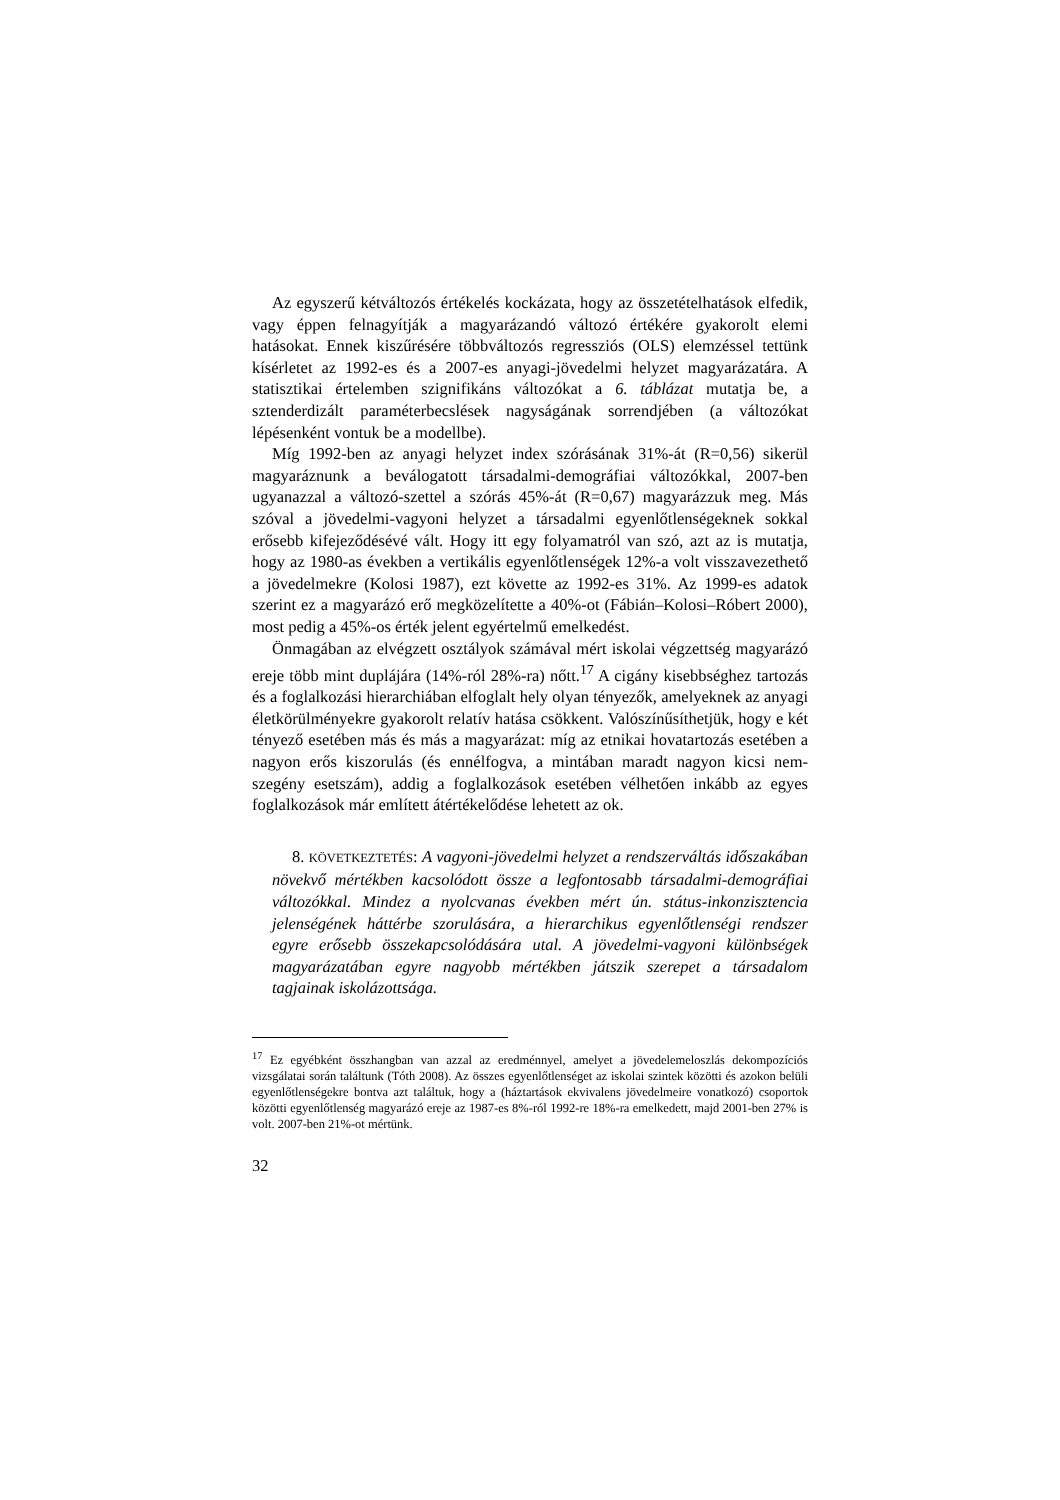Az egyszerű kétváltozós értékelés kockázata, hogy az összetételhatások elfedik, vagy éppen felnagyítják a magyarázandó változó értékére gyakorolt elemi hatásokat. Ennek kiszűrésére többváltozós regressziós (OLS) elemzéssel tettünk kísérletet az 1992-es és a 2007-es anyagi-jövedelmi helyzet magyarázatára. A statisztikai értelemben szignifikáns változókat a 6. táblázat mutatja be, a sztenderdizált paraméterbecslések nagyságának sorrendjében (a változókat lépésenként vontuk be a modellbe).
Míg 1992-ben az anyagi helyzet index szórásának 31%-át (R=0,56) sikerül magyaráznunk a beválogatott társadalmi-demográfiai változókkal, 2007-ben ugyanazzal a változó-szettel a szórás 45%-át (R=0,67) magyarázzuk meg. Más szóval a jövedelmi-vagyoni helyzet a társadalmi egyenlőtlenségeknek sokkal erősebb kifejeződésévé vált. Hogy itt egy folyamatról van szó, azt az is mutatja, hogy az 1980-as években a vertikális egyenlőtlenségek 12%-a volt visszavezethető a jövedelmekre (Kolosi 1987), ezt követte az 1992-es 31%. Az 1999-es adatok szerint ez a magyarázó erő megközelítette a 40%-ot (Fábián–Kolosi–Róbert 2000), most pedig a 45%-os érték jelent egyértelmű emelkedést.
Önmagában az elvégzett osztályok számával mért iskolai végzettség magyarázó ereje több mint duplájára (14%-ról 28%-ra) nőtt.<sup>17</sup> A cigány kisebbséghez tartozás és a foglalkozási hierarchiában elfoglalt hely olyan tényezők, amelyeknek az anyagi életkörülményekre gyakorolt relatív hatása csökkent. Valószínűsíthetjük, hogy e két tényező esetében más és más a magyarázat: míg az etnikai hovatartozás esetében a nagyon erős kiszorulás (és ennélfogva, a mintában maradt nagyon kicsi nem-szegény esetszám), addig a foglalkozások esetében vélhetően inkább az egyes foglalkozások már említett átértékelődése lehetett az ok.
8. KÖVETKEZTETÉS: A vagyoni-jövedelmi helyzet a rendszerváltás időszakában növekvő mértékben kacsolódott össze a legfontosabb társadalmi-demográfiai változókkal. Mindez a nyolcvanas években mért ún. státus-inkonzisztencia jelenségének háttérbe szorulására, a hierarchikus egyenlőtlenségi rendszer egyre erősebb összekapcsolódására utal. A jövedelmi-vagyoni különbségek magyarázatában egyre nagyobb mértékben játszik szerepet a társadalom tagjainak iskolázottsága.
<sup>17</sup> Ez egyébként összhangban van azzal az eredménnyel, amelyet a jövedelemeloszlás dekompozíciós vizsgálatai során találtunk (Tóth 2008). Az összes egyenlőtlenséget az iskolai szintek közötti és azokon belüli egyenlőtlenségekre bontva azt találtuk, hogy a (háztartások ekvivalens jövedelmeire vonatkozó) csoportok közötti egyenlőtlenség magyarázó ereje az 1987-es 8%-ról 1992-re 18%-ra emelkedett, majd 2001-ben 27% is volt. 2007-ben 21%-ot mértünk.
32